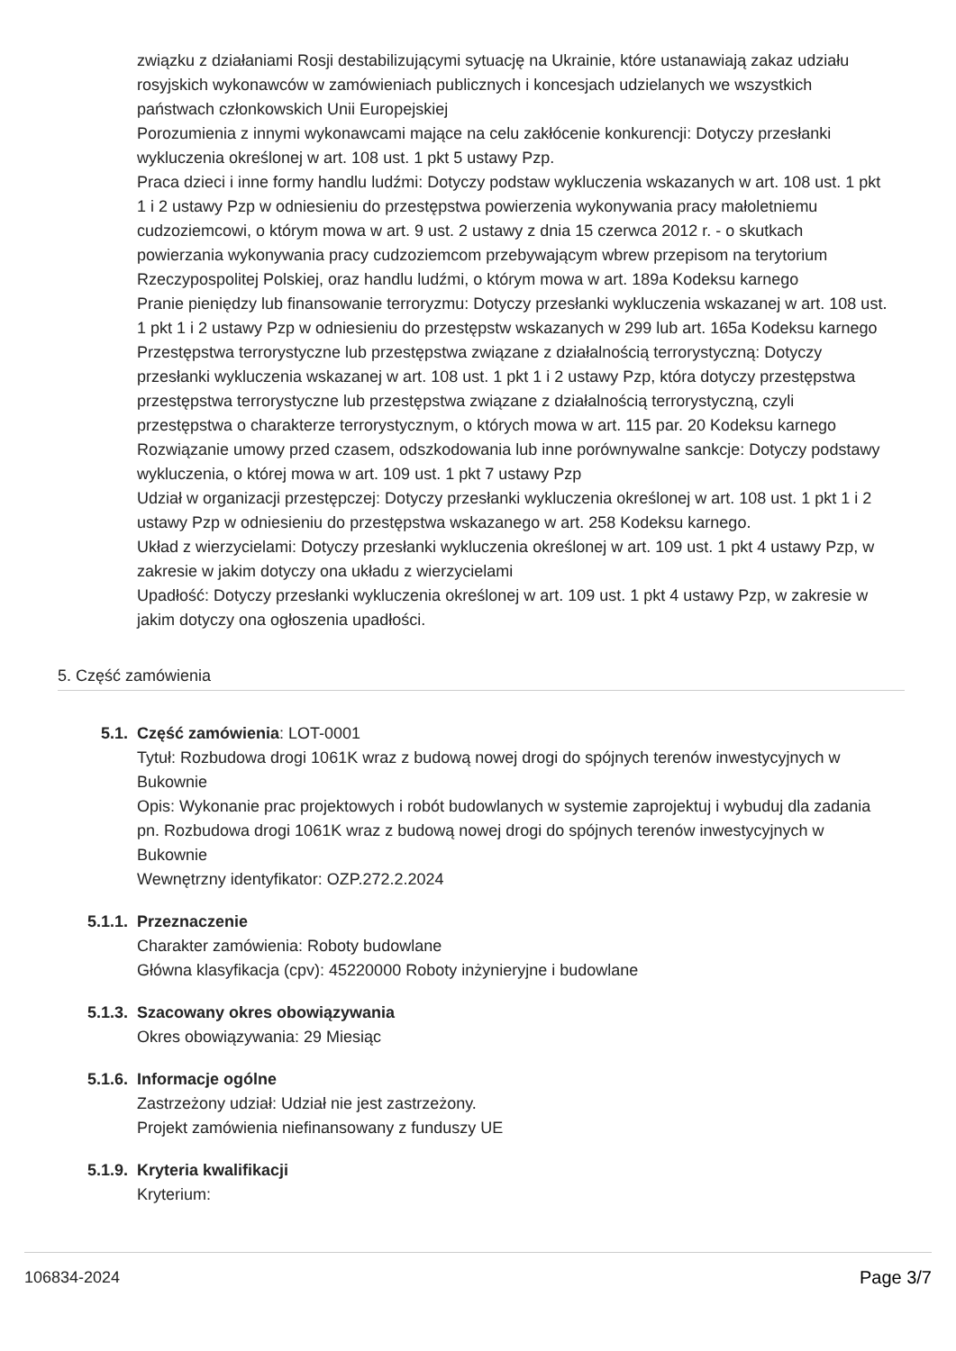związku z działaniami Rosji destabilizującymi sytuację na Ukrainie, które ustanawiają zakaz udziału rosyjskich wykonawców w zamówieniach publicznych i koncesjach udzielanych we wszystkich państwach członkowskich Unii Europejskiej
Porozumienia z innymi wykonawcami mające na celu zakłócenie konkurencji: Dotyczy przesłanki wykluczenia określonej w art. 108 ust. 1 pkt 5 ustawy Pzp.
Praca dzieci i inne formy handlu ludźmi: Dotyczy podstaw wykluczenia wskazanych w art. 108 ust. 1 pkt 1 i 2 ustawy Pzp w odniesieniu do przestępstwa powierzenia wykonywania pracy małoletniemu cudzoziemcowi, o którym mowa w art. 9 ust. 2 ustawy z dnia 15 czerwca 2012 r. - o skutkach powierzania wykonywania pracy cudzoziemcom przebywającym wbrew przepisom na terytorium Rzeczypospolitej Polskiej, oraz handlu ludźmi, o którym mowa w art. 189a Kodeksu karnego
Pranie pieniędzy lub finansowanie terroryzmu: Dotyczy przesłanki wykluczenia wskazanej w art. 108 ust. 1 pkt 1 i 2 ustawy Pzp w odniesieniu do przestępstw wskazanych w 299 lub art. 165a Kodeksu karnego
Przestępstwa terrorystyczne lub przestępstwa związane z działalnością terrorystyczną: Dotyczy przesłanki wykluczenia wskazanej w art. 108 ust. 1 pkt 1 i 2 ustawy Pzp, która dotyczy przestępstwa przestępstwa terrorystyczne lub przestępstwa związane z działalnością terrorystyczną, czyli przestępstwa o charakterze terrorystycznym, o których mowa w art. 115 par. 20 Kodeksu karnego
Rozwiązanie umowy przed czasem, odszkodowania lub inne porównywalne sankcje: Dotyczy podstawy wykluczenia, o której mowa w art. 109 ust. 1 pkt 7 ustawy Pzp
Udział w organizacji przestępczej: Dotyczy przesłanki wykluczenia określonej w art. 108 ust. 1 pkt 1 i 2 ustawy Pzp w odniesieniu do przestępstwa wskazanego w art. 258 Kodeksu karnego.
Układ z wierzycielami: Dotyczy przesłanki wykluczenia określonej w art. 109 ust. 1 pkt 4 ustawy Pzp, w zakresie w jakim dotyczy ona układu z wierzycielami
Upadłość: Dotyczy przesłanki wykluczenia określonej w art. 109 ust. 1 pkt 4 ustawy Pzp, w zakresie w jakim dotyczy ona ogłoszenia upadłości.
5. Część zamówienia
5.1. Część zamówienia: LOT-0001
Tytuł: Rozbudowa drogi 1061K wraz z budową nowej drogi do spójnych terenów inwestycyjnych w Bukownie
Opis: Wykonanie prac projektowych i robót budowlanych w systemie zaprojektuj i wybuduj dla zadania pn. Rozbudowa drogi 1061K wraz z budową nowej drogi do spójnych terenów inwestycyjnych w Bukownie
Wewnętrzny identyfikator: OZP.272.2.2024
5.1.1. Przeznaczenie
Charakter zamówienia: Roboty budowlane
Główna klasyfikacja (cpv): 45220000 Roboty inżynieryjne i budowlane
5.1.3. Szacowany okres obowiązywania
Okres obowiązywania: 29 Miesiąc
5.1.6. Informacje ogólne
Zastrzeżony udział: Udział nie jest zastrzeżony.
Projekt zamówienia niefinansowany z funduszy UE
5.1.9. Kryteria kwalifikacji
Kryterium:
106834-2024 Page 3/7